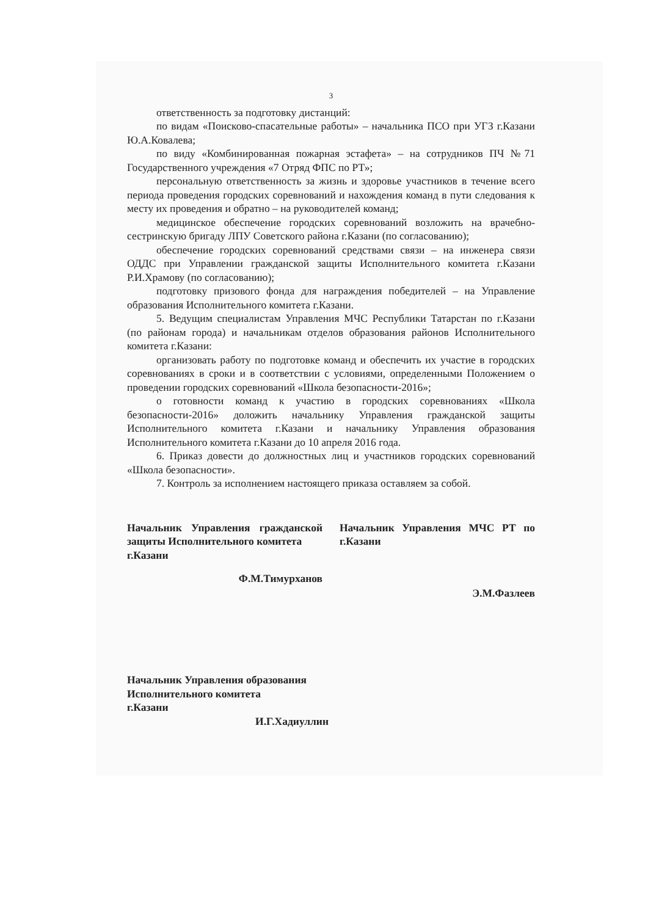3
ответственность за подготовку дистанций:
по видам «Поисково-спасательные работы» – начальника ПСО при УГЗ г.Казани Ю.А.Ковалева;
по виду «Комбинированная пожарная эстафета» – на сотрудников ПЧ №71 Государственного учреждения «7 Отряд ФПС по РТ»;
персональную ответственность за жизнь и здоровье участников в течение всего периода проведения городских соревнований и нахождения команд в пути следования к месту их проведения и обратно – на руководителей команд;
медицинское обеспечение городских соревнований возложить на врачебно-сестринскую бригаду ЛПУ Советского района г.Казани (по согласованию);
обеспечение городских соревнований средствами связи – на инженера связи ОДДС при Управлении гражданской защиты Исполнительного комитета г.Казани Р.И.Храмову (по согласованию);
подготовку призового фонда для награждения победителей – на Управление образования Исполнительного комитета г.Казани.
5. Ведущим специалистам Управления МЧС Республики Татарстан по г.Казани (по районам города) и начальникам отделов образования районов Исполнительного комитета г.Казани:
организовать работу по подготовке команд и обеспечить их участие в городских соревнованиях в сроки и в соответствии с условиями, определенными Положением о проведении городских соревнований «Школа безопасности-2016»;
о готовности команд к участию в городских соревнованиях «Школа безопасности-2016» доложить начальнику Управления гражданской защиты Исполнительного комитета г.Казани и начальнику Управления образования Исполнительного комитета г.Казани до 10 апреля 2016 года.
6. Приказ довести до должностных лиц и участников городских соревнований «Школа безопасности».
7. Контроль за исполнением настоящего приказа оставляем за собой.
Начальник Управления гражданской защиты Исполнительного комитета
г.Казани
Ф.М.Тимурханов
Начальник Управления МЧС РТ по г.Казани
Э.М.Фазлеев
Начальник Управления образования
Исполнительного комитета
г.Казани
И.Г.Хадиуллин